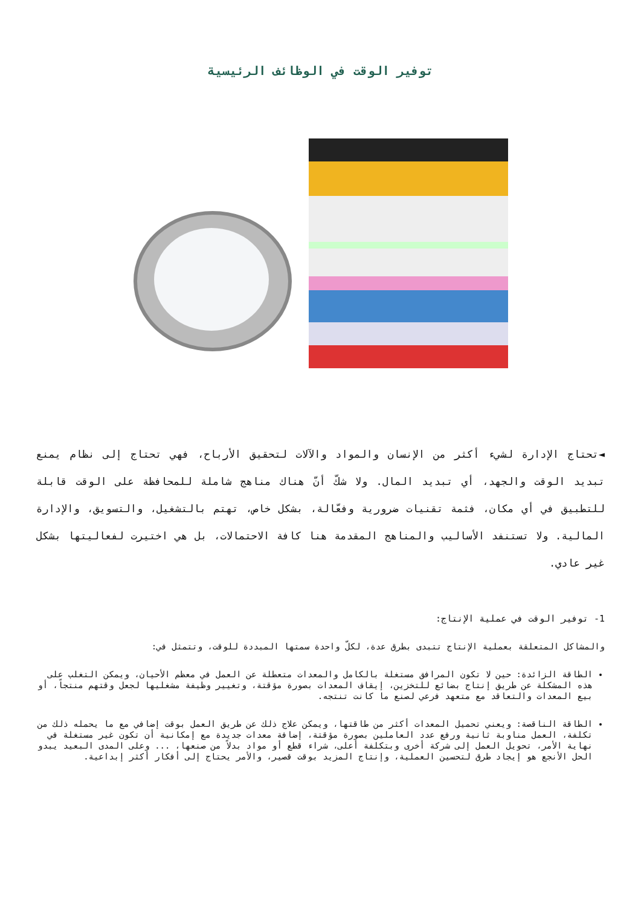توفير الوقت في الوظائف الرئيسية
◄تحتاج الإدارة لشيء أكثر من الإنسان والمواد والآلات لتحقيق الأرباح، فهي تحتاج إلى نظام يمنع تبديد الوقت والجهد، أي تبديد المال. ولا شكّ أنّ هناك مناهج شاملة للمحافظة على الوقت قابلة للتطبيق في أي مكان، فثمة تقنيات ضرورية وفعّالة، بشكل خاص، تهتم بالتشغيل، والتسويق، والإدارة المالية. ولا تستنفد الأساليب والمناهج المقدمة هنا كافة الاحتمالات، بل هي اختيرت لفعاليتها بشكل غير عادي.
1- توفير الوقت في عملية الإنتاج:
والمشاكل المتعلقة بعملية الإنتاج تتبدى بطرق عدة، لكلّ واحدة سمتها المبددة للوقت، وتتمثل في:
الطاقة الزائدة: حين لا تكون المرافق مستغلة بالكامل والمعدات متعطلة عن العمل في معظم الأحيان، ويمكن التغلب على هذه المشكلة عن طريق إنتاج بضائع للتخزين، إيقاف المعدات بصورة مؤقتة، وتغيير وظيفة مشغليها لجعل وقتهم منتجاً، أو بيع المعدات والتعاقد مع متعهد فرعي لصنع ما كانت تنتجه.
الطاقة الناقصة: ويعني تحميل المعدات أكثر من طاقتها، ويمكن علاج ذلك عن طريق العمل بوقت إضافي مع ما يحمله ذلك من تكلفة، العمل مناوبة ثانية ورفع عدد العاملين بصورة مؤقتة، إضافة معدات جديدة مع إمكانية أن تكون غير مستغلة في نهاية الأمر، تحويل العمل إلى شركة أخرى وبتكلفة أعلى، شراء قطع أو مواد بدلاً من صنعها، ... وعلى المدى البعيد يبدو الحل الأنجع هو إيجاد طرق لتحسين العملية، وإنتاج المزيد بوقت قصير، والأمر يحتاج إلى أفكار أكثر إبداعية.